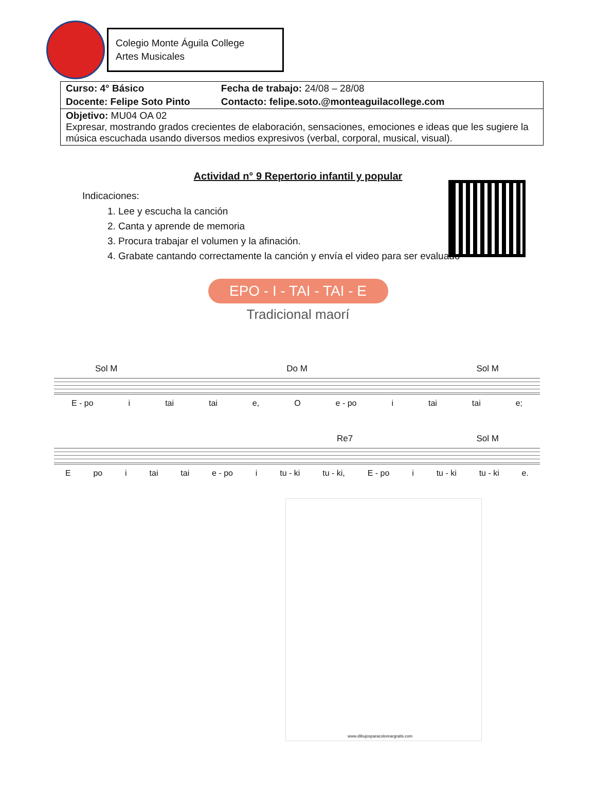Colegio Monte Águila College
Artes Musicales
| Curso: 4° Básico | Fecha de trabajo: 24/08 – 28/08 |
| Docente: Felipe Soto Pinto | Contacto: felipe.soto.@monteaguilacollege.com |
| Objetivo: MU04 OA 02 Expresar, mostrando grados crecientes de elaboración, sensaciones, emociones e ideas que les sugiere la música escuchada usando diversos medios expresivos (verbal, corporal, musical, visual). | |
Actividad n° 9 Repertorio infantil y popular
Indicaciones:
1. Lee y escucha la canción
2. Canta y aprende de memoria
3. Procura trabajar el volumen y la afinación.
4. Grabate cantando correctamente la canción y envía el video para ser evaluado
EPO - I - TAI - TAI - E
Tradicional maorí
Sol M Do M Sol M
E - po i tai tai e, O e - po i tai tai e;
Re7 Sol M
Epo i tai tai e - po i tu - ki tu - ki, E - po i tu - ki tu - ki e.
www.dibujosparacoloreargratis.com